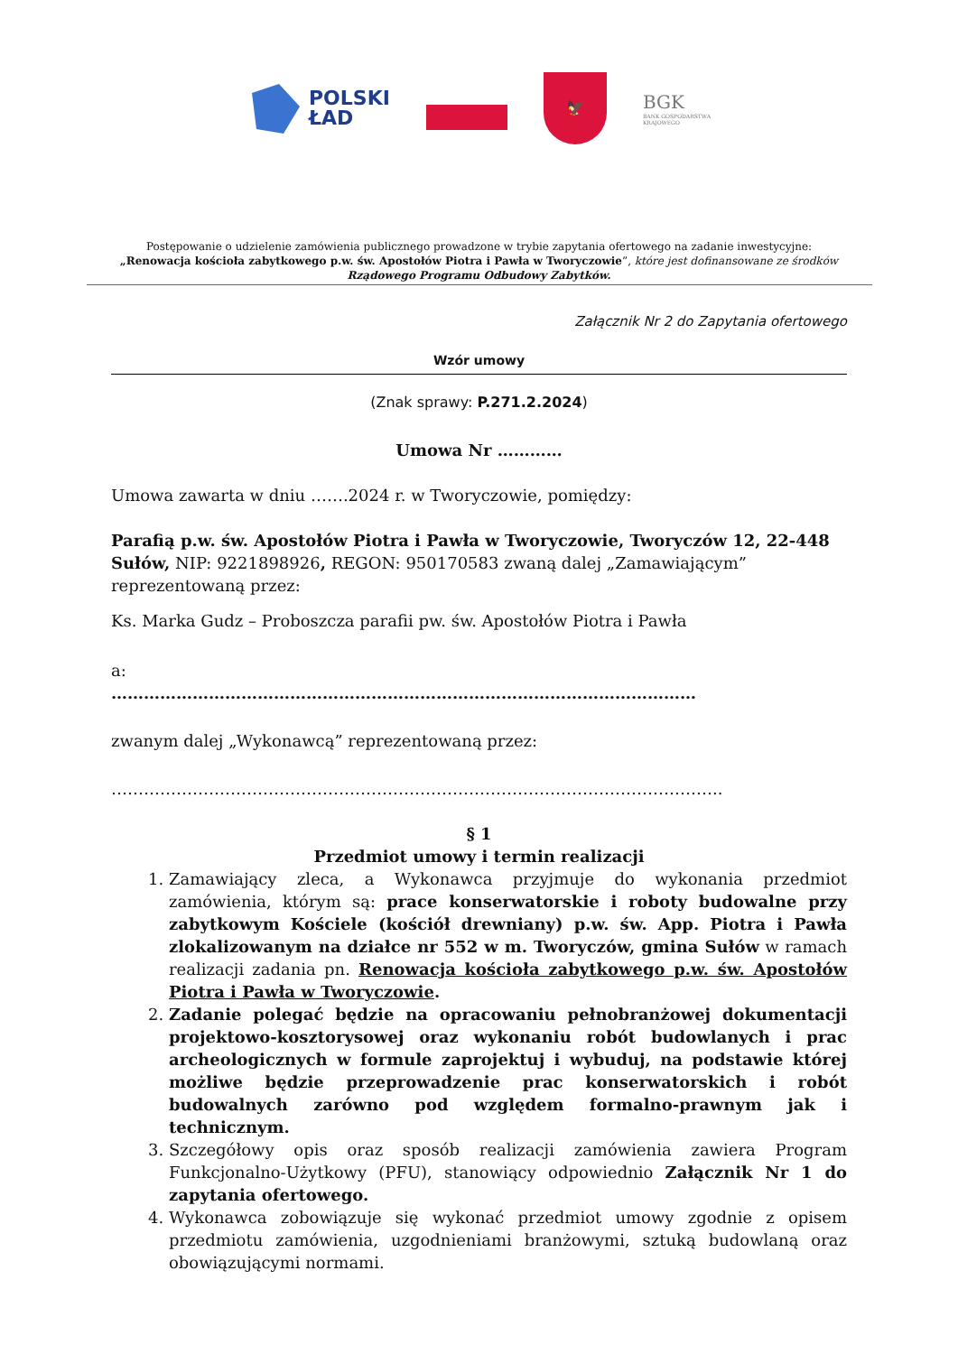POLSKI
ŁAD
🦅
BGK
BANK GOSPODARSTWA
KRAJOWEGO
Postępowanie o udzielenie zamówienia publicznego prowadzone w trybie zapytania ofertowego na zadanie inwestycyjne:
„Renowacja kościoła zabytkowego p.w. św. Apostołów Piotra i Pawła w Tworyczowie”, które jest dofinansowane ze środków
Rządowego Programu Odbudowy Zabytków.
Załącznik Nr 2 do Zapytania ofertowego
Wzór umowy
(Znak sprawy: P.271.2.2024)
Umowa Nr …………
Umowa zawarta w dniu …….2024 r. w Tworyczowie, pomiędzy:
Parafią p.w. św. Apostołów Piotra i Pawła w Tworyczowie, Tworyczów 12, 22-448 Sułów, NIP: 9221898926, REGON: 950170583 zwaną dalej „Zamawiającym” reprezentowaną przez:
Ks. Marka Gudz – Proboszcza parafii pw. św. Apostołów Piotra i Pawła
a:
………………………………………………………………………………………………
zwanym dalej „Wykonawcą” reprezentowaną przez:
…………………………………………………………………………………………………..
§ 1
Przedmiot umowy i termin realizacji
1. Zamawiający zleca, a Wykonawca przyjmuje do wykonania przedmiot zamówienia, którym są: prace konserwatorskie i roboty budowalne przy zabytkowym Kościele (kościół drewniany) p.w. św. App. Piotra i Pawła zlokalizowanym na działce nr 552 w m. Tworyczów, gmina Sułów w ramach realizacji zadania pn. Renowacja kościoła zabytkowego p.w. św. Apostołów Piotra i Pawła w Tworyczowie.
2. Zadanie polegać będzie na opracowaniu pełnobranżowej dokumentacji projektowo-kosztorysowej oraz wykonaniu robót budowlanych i prac archeologicznych w formule zaprojektuj i wybuduj, na podstawie której możliwe będzie przeprowadzenie prac konserwatorskich i robót budowalnych zarówno pod względem formalno-prawnym jak i technicznym.
3. Szczegółowy opis oraz sposób realizacji zamówienia zawiera Program Funkcjonalno-Użytkowy (PFU), stanowiący odpowiednio Załącznik Nr 1 do zapytania ofertowego.
4. Wykonawca zobowiązuje się wykonać przedmiot umowy zgodnie z opisem przedmiotu zamówienia, uzgodnieniami branżowymi, sztuką budowlaną oraz obowiązującymi normami.